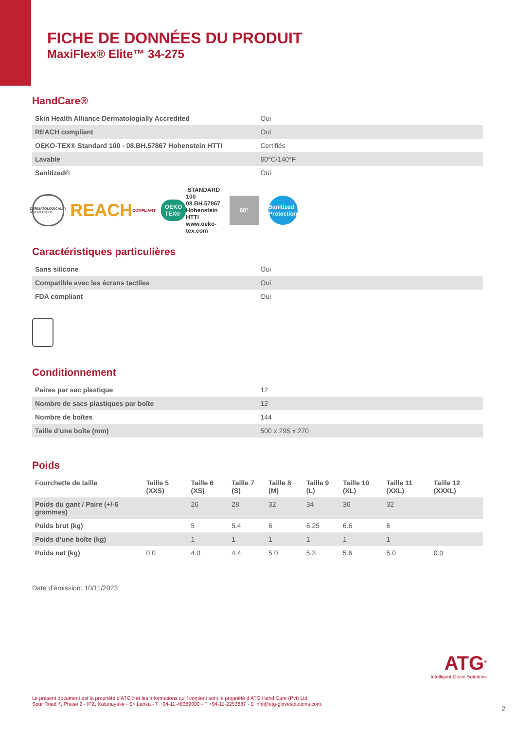FICHE DE DONNÉES DU PRODUIT
MaxiFlex® Elite™ 34-275
HandCare®
| Skin Health Alliance Dermatologially Accredited | Oui |
| REACH compliant | Oui |
| OEKO-TEX® Standard 100 - 08.BH.57867 Hohenstein HTTI | Certifiés |
| Lavable | 60°C/140°F |
| Sanitized® | Oui |
DERMATOLOGICALLY ACCREDITED
REACH COMPLIANT
OEKO TEX® STANDARD 100 08.BH.57867 Hohenstein HTTI www.oeko-tex.com
60°
Sanitized Protection
Caractéristiques particulières
| Sans silicone | Oui |
| Compatible avec les écrans tactiles | Oui |
| FDA compliant | Oui |
Conditionnement
| Paires par sac plastique | 12 |
| Nombre de sacs plastiques par boîte | 12 |
| Nombre de boîtes | 144 |
| Taille d’une boîte (mm) | 500 x 295 x 270 |
Poids
| Fourchette de taille | Taille 5 (XXS) | Taille 6 (XS) | Taille 7 (S) | Taille 8 (M) | Taille 9 (L) | Taille 10 (XL) | Taille 11 (XXL) | Taille 12 (XXXL) |
| --- | --- | --- | --- | --- | --- | --- | --- | --- |
| Poids du gant / Paire (+/-6 grammes) | | 26 | 28 | 32 | 34 | 36 | 32 | |
| Poids brut (kg) | | 5 | 5.4 | 6 | 6.25 | 6.6 | 6 | |
| Poids d’une boîte (kg) | | 1 | 1 | 1 | 1 | 1 | 1 | |
| Poids net (kg) | 0.0 | 4.0 | 4.4 | 5.0 | 5.3 | 5.6 | 5.0 | 0.0 |
Date d’émission: 10/11/2023
Le présent document est la propriété d’ATG® et les informations qu'il contient sont la propriété d’ATG Hand Care (Pvt) Ltd.
Spur Road 7, Phase 2 - IPZ, Katunayake - Sri Lanka - T +94-11-48389000 - F +94-11-2253887 - E info@atg-glovesolutions.com.
ATG<sup>®</sup>
Intelligent Glove Solutions
2